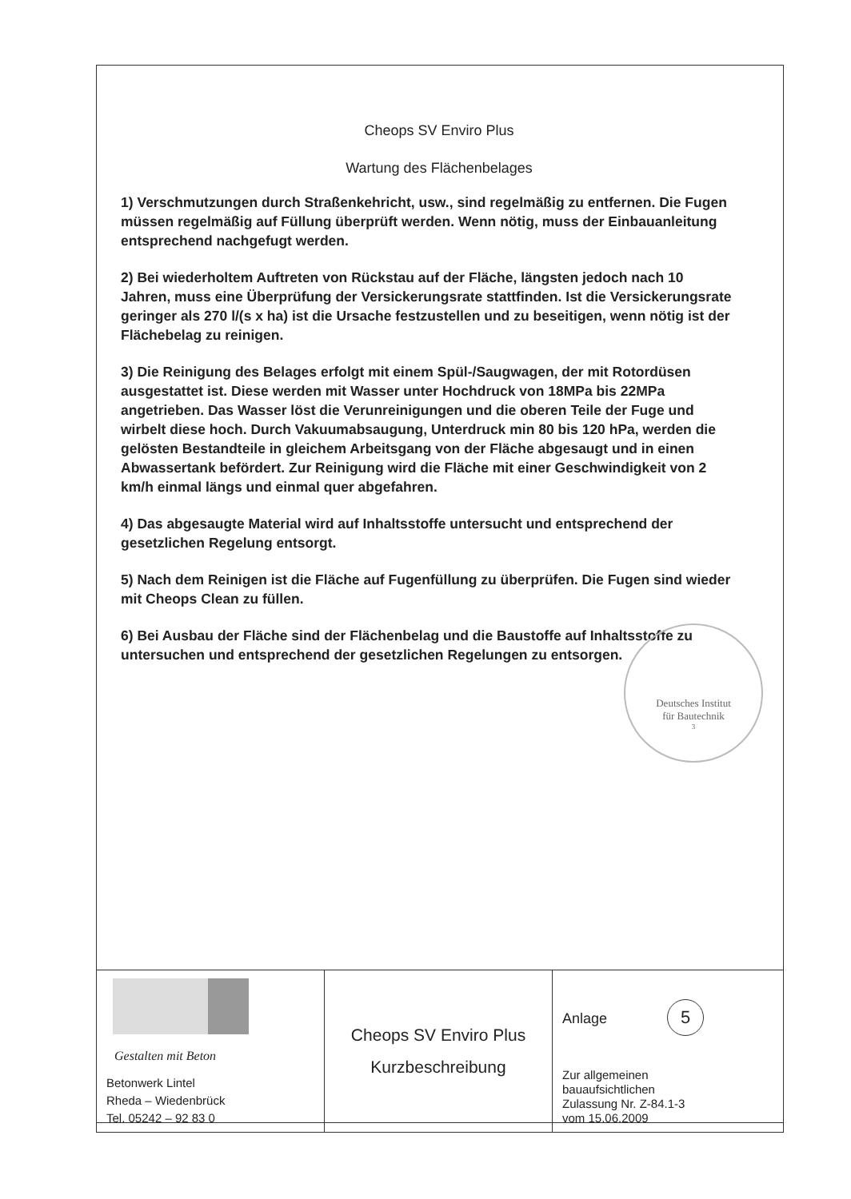Cheops SV Enviro Plus
Wartung des Flächenbelages
1) Verschmutzungen durch Straßenkehricht, usw., sind regelmäßig zu entfernen. Die Fugen müssen regelmäßig auf Füllung überprüft werden. Wenn nötig, muss der Einbauanleitung entsprechend nachgefugt werden.
2) Bei wiederholtem Auftreten von Rückstau auf der Fläche, längsten jedoch nach 10 Jahren, muss eine Überprüfung der Versickerungsrate stattfinden. Ist die Versickerungsrate geringer als 270 l/(s x ha) ist die Ursache festzustellen und zu beseitigen, wenn nötig ist der Flächebelag zu reinigen.
3) Die Reinigung des Belages erfolgt mit einem Spül-/Saugwagen, der mit Rotordüsen ausgestattet ist. Diese werden mit Wasser unter Hochdruck von 18MPa bis 22MPa angetrieben. Das Wasser löst die Verunreinigungen und die oberen Teile der Fuge und wirbelt diese hoch. Durch Vakuumabsaugung, Unterdruck min 80 bis 120 hPa, werden die gelösten Bestandteile in gleichem Arbeitsgang von der Fläche abgesaugt und in einen Abwassertank befördert. Zur Reinigung wird die Fläche mit einer Geschwindigkeit von 2 km/h einmal längs und einmal quer abgefahren.
4) Das abgesaugte Material wird auf Inhaltsstoffe untersucht und entsprechend der gesetzlichen Regelung entsorgt.
5) Nach dem Reinigen ist die Fläche auf Fugenfüllung zu überprüfen. Die Fugen sind wieder mit Cheops Clean zu füllen.
6) Bei Ausbau der Fläche sind der Flächenbelag und die Baustoffe auf Inhaltsstoffe zu untersuchen und entsprechend der gesetzlichen Regelungen zu entsorgen.
Deutsches Institut
für Bautechnik
3
| Gestalten mit Beton Betonwerk Lintel Rheda – Wiedenbrück Tel. 05242 – 92 83 0 | Cheops SV Enviro Plus Kurzbeschreibung | Anlage 5 Zur allgemeinen bauaufsichtlichen Zulassung Nr. Z-84.1-3 vom 15.06.2009 |